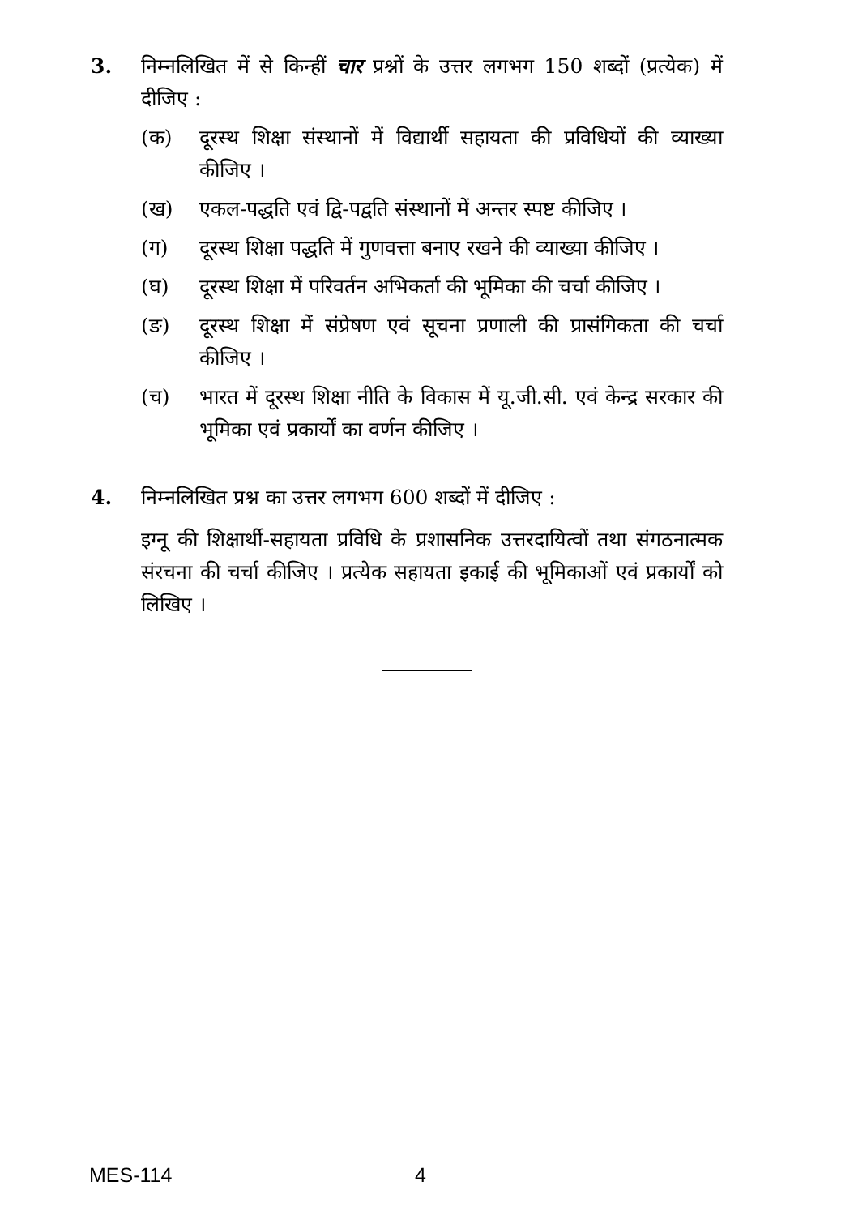3. निम्नलिखित में से किन्हीं चार प्रश्नों के उत्तर लगभग 150 शब्दों (प्रत्येक) में दीजिए :
(क) दूरस्थ शिक्षा संस्थानों में विद्यार्थी सहायता की प्रविधियों की व्याख्या कीजिए ।
(ख) एकल-पद्धति एवं द्वि-पद्वति संस्थानों में अन्तर स्पष्ट कीजिए ।
(ग) दूरस्थ शिक्षा पद्धति में गुणवत्ता बनाए रखने की व्याख्या कीजिए ।
(घ) दूरस्थ शिक्षा में परिवर्तन अभिकर्ता की भूमिका की चर्चा कीजिए ।
(ङ) दूरस्थ शिक्षा में संप्रेषण एवं सूचना प्रणाली की प्रासंगिकता की चर्चा कीजिए ।
(च) भारत में दूरस्थ शिक्षा नीति के विकास में यू.जी.सी. एवं केन्द्र सरकार की भूमिका एवं प्रकार्यों का वर्णन कीजिए ।
4. निम्नलिखित प्रश्न का उत्तर लगभग 600 शब्दों में दीजिए :
इग्नू की शिक्षार्थी-सहायता प्रविधि के प्रशासनिक उत्तरदायित्वों तथा संगठनात्मक संरचना की चर्चा कीजिए । प्रत्येक सहायता इकाई की भूमिकाओं एवं प्रकार्यों को लिखिए ।
MES-114 4